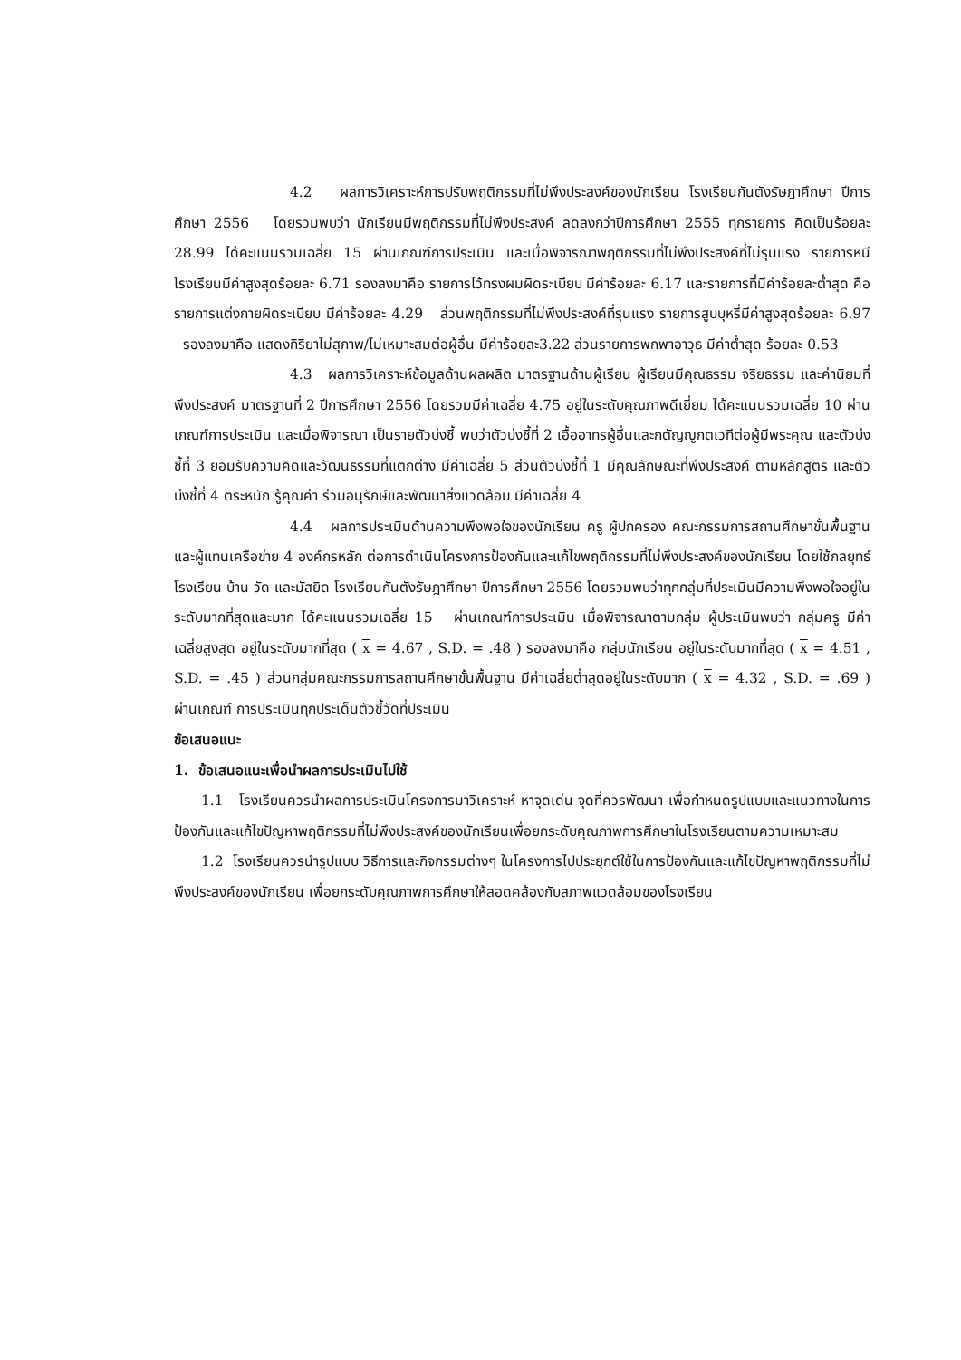4.2 ผลการวิเคราะห์การปรับพฤติกรรมที่ไม่พึงประสงค์ของนักเรียน โรงเรียนกันตังรัษฎาศึกษา ปีการศึกษา 2556 โดยรวมพบว่า นักเรียนมีพฤติกรรมที่ไม่พึงประสงค์ ลดลงกว่าปีการศึกษา 2555 ทุกรายการ คิดเป็นร้อยละ 28.99 ได้คะแนนรวมเฉลี่ย 15 ผ่านเกณฑ์การประเมิน และเมื่อพิจารณาพฤติกรรมที่ไม่พึงประสงค์ที่ไม่รุนแรง รายการหนีโรงเรียนมีค่าสูงสุดร้อยละ 6.71 รองลงมาคือ รายการไว้ทรงผมผิดระเบียบ มีค่าร้อยละ 6.17 และรายการที่มีค่าร้อยละต่ำสุด คือรายการแต่งกายผิดระเบียบ มีค่าร้อยละ 4.29 ส่วนพฤติกรรมที่ไม่พึงประสงค์ที่รุนแรง รายการสูบบุหรี่มีค่าสูงสุดร้อยละ 6.97 รองลงมาคือ แสดงกิริยาไม่สุภาพ/ไม่เหมาะสมต่อผู้อื่น มีค่าร้อยละ3.22 ส่วนรายการพกพาอาวุธ มีค่าต่ำสุด ร้อยละ 0.53
4.3 ผลการวิเคราะห์ข้อมูลด้านผลผลิต มาตรฐานด้านผู้เรียน ผู้เรียนมีคุณธรรม จริยธรรม และค่านิยมที่พึงประสงค์ มาตรฐานที่ 2 ปีการศึกษา 2556 โดยรวมมีค่าเฉลี่ย 4.75 อยู่ในระดับคุณภาพดีเยี่ยม ได้คะแนนรวมเฉลี่ย 10 ผ่านเกณฑ์การประเมิน และเมื่อพิจารณา เป็นรายตัวบ่งชี้ พบว่าตัวบ่งชี้ที่ 2 เอื้ออาทรผู้อื่นและกตัญญูกตเวทีต่อผู้มีพระคุณ และตัวบ่งชี้ที่ 3 ยอมรับความคิดและวัฒนธรรมที่แตกต่าง มีค่าเฉลี่ย 5 ส่วนตัวบ่งชี้ที่ 1 มีคุณลักษณะที่พึงประสงค์ ตามหลักสูตร และตัวบ่งชี้ที่ 4 ตระหนัก รู้คุณค่า ร่วมอนุรักษ์และพัฒนาสิ่งแวดล้อม มีค่าเฉลี่ย 4
4.4 ผลการประเมินด้านความพึงพอใจของนักเรียน ครู ผู้ปกครอง คณะกรรมการสถานศึกษาขั้นพื้นฐาน และผู้แทนเครือข่าย 4 องค์กรหลัก ต่อการดำเนินโครงการป้องกันและแก้ไขพฤติกรรมที่ไม่พึงประสงค์ของนักเรียน โดยใช้กลยุทธ์ โรงเรียน บ้าน วัด และมัสยิด โรงเรียนกันตังรัษฎาศึกษา ปีการศึกษา 2556 โดยรวมพบว่าทุกกลุ่มที่ประเมินมีความพึงพอใจอยู่ในระดับมากที่สุดและมาก ได้คะแนนรวมเฉลี่ย 15 ผ่านเกณฑ์การประเมิน เมื่อพิจารณาตามกลุ่ม ผู้ประเมินพบว่า กลุ่มครู มีค่าเฉลี่ยสูงสุด อยู่ในระดับมากที่สุด ( x = 4.67 , S.D. = .48 ) รองลงมาคือ กลุ่มนักเรียน อยู่ในระดับมากที่สุด ( x = 4.51 , S.D. = .45 ) ส่วนกลุ่มคณะกรรมการสถานศึกษาขั้นพื้นฐาน มีค่าเฉลี่ยต่ำสุดอยู่ในระดับมาก ( x = 4.32 , S.D. = .69 ) ผ่านเกณฑ์ การประเมินทุกประเด็นตัวชี้วัดที่ประเมิน
ข้อเสนอแนะ
1. ข้อเสนอแนะเพื่อนำผลการประเมินไปใช้
1.1 โรงเรียนควรนำผลการประเมินโครงการมาวิเคราะห์ หาจุดเด่น จุดที่ควรพัฒนา เพื่อกำหนดรูปแบบและแนวทางในการป้องกันและแก้ไขปัญหาพฤติกรรมที่ไม่พึงประสงค์ของนักเรียนเพื่อยกระดับคุณภาพการศึกษาในโรงเรียนตามความเหมาะสม
1.2 โรงเรียนควรนำรูปแบบ วิธีการและกิจกรรมต่างๆ ในโครงการไปประยุกต์ใช้ในการป้องกันและแก้ไขปัญหาพฤติกรรมที่ไม่พึงประสงค์ของนักเรียน เพื่อยกระดับคุณภาพการศึกษาให้สอดคล้องกับสภาพแวดล้อมของโรงเรียน